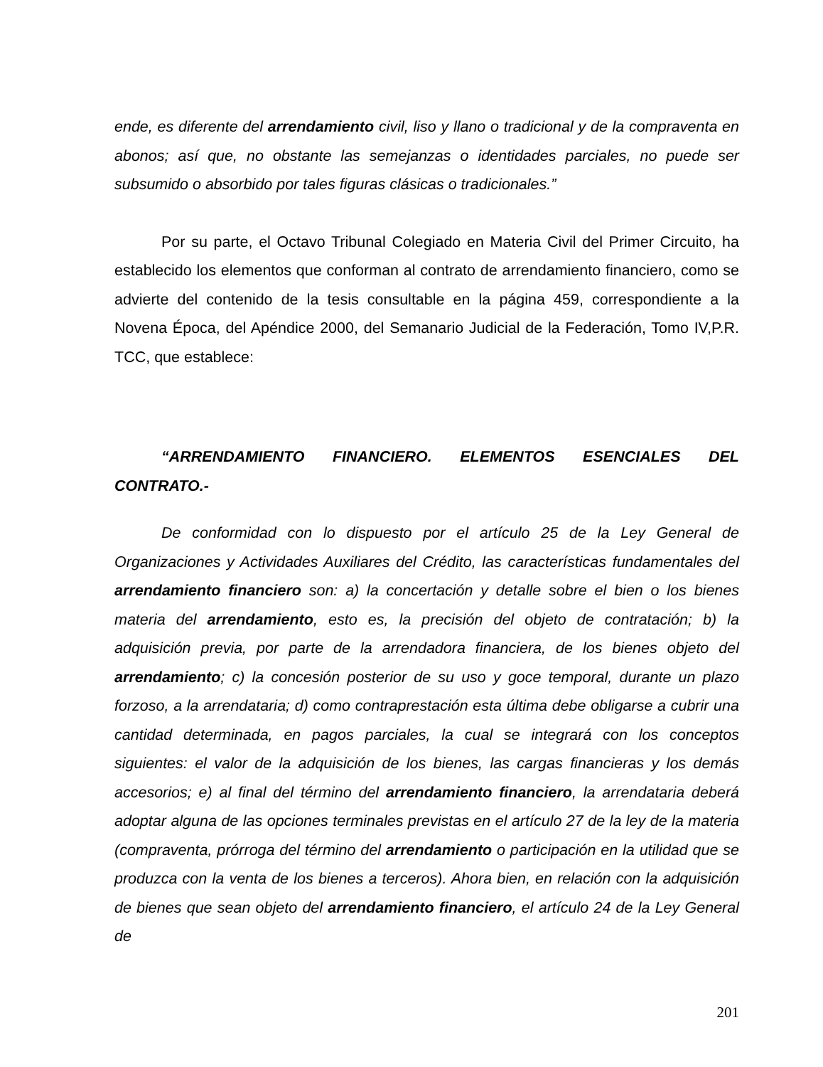ende, es diferente del arrendamiento civil, liso y llano o tradicional y de la compraventa en abonos; así que, no obstante las semejanzas o identidades parciales, no puede ser subsumido o absorbido por tales figuras clásicas o tradicionales.”
Por su parte, el Octavo Tribunal Colegiado en Materia Civil del Primer Circuito, ha establecido los elementos que conforman al contrato de arrendamiento financiero, como se advierte del contenido de la tesis consultable en la página 459, correspondiente a la Novena Época, del Apéndice 2000, del Semanario Judicial de la Federación, Tomo IV,P.R. TCC, que establece:
“ARRENDAMIENTO FINANCIERO. ELEMENTOS ESENCIALES DEL CONTRATO.-
De conformidad con lo dispuesto por el artículo 25 de la Ley General de Organizaciones y Actividades Auxiliares del Crédito, las características fundamentales del arrendamiento financiero son: a) la concertación y detalle sobre el bien o los bienes materia del arrendamiento, esto es, la precisión del objeto de contratación; b) la adquisición previa, por parte de la arrendadora financiera, de los bienes objeto del arrendamiento; c) la concesión posterior de su uso y goce temporal, durante un plazo forzoso, a la arrendataria; d) como contraprestación esta última debe obligarse a cubrir una cantidad determinada, en pagos parciales, la cual se integrará con los conceptos siguientes: el valor de la adquisición de los bienes, las cargas financieras y los demás accesorios; e) al final del término del arrendamiento financiero, la arrendataria deberá adoptar alguna de las opciones terminales previstas en el artículo 27 de la ley de la materia (compraventa, prórroga del término del arrendamiento o participación en la utilidad que se produzca con la venta de los bienes a terceros). Ahora bien, en relación con la adquisición de bienes que sean objeto del arrendamiento financiero, el artículo 24 de la Ley General de
201